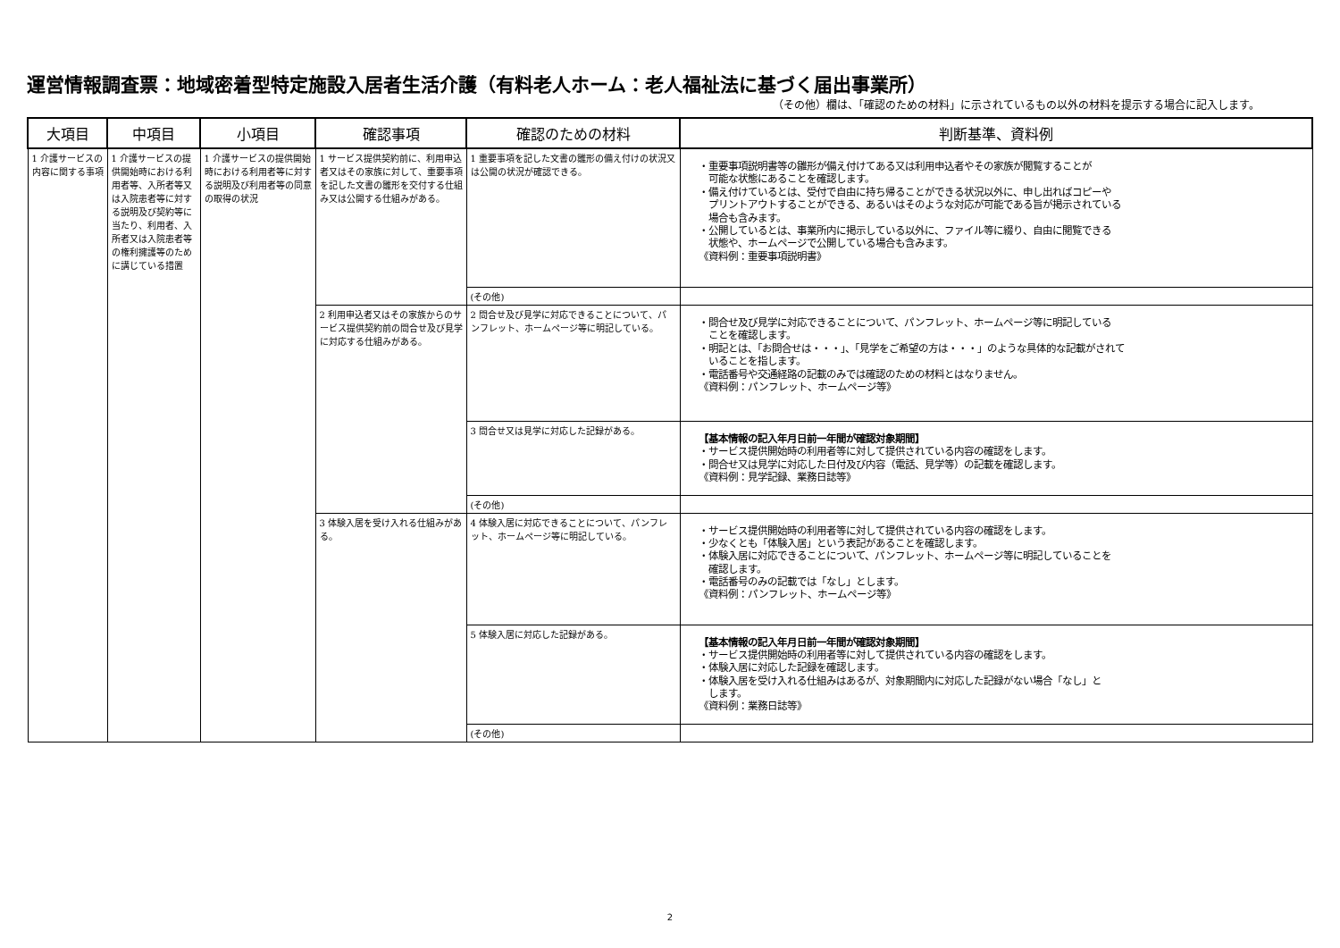運営情報調査票：地域密着型特定施設入居者生活介護（有料老人ホーム：老人福祉法に基づく届出事業所）
（その他）欄は、「確認のための材料」に示されているもの以外の材料を提示する場合に記入します。
| 大項目 | 中項目 | 小項目 | 確認事項 | 確認のための材料 | 判断基準、資料例 |
| --- | --- | --- | --- | --- | --- |
| 1 介護サービスの内容に関する事項 | 1 介護サービスの提供開始時における利用者等、入所者等又は入院患者等に対する説明及び契約等に当たり、利用者、入所者又は入院患者等の権利擁護等のために講じている措置 | 1 介護サービスの提供開始時における利用者等に対する説明及び利用者等の同意の取得の状況 | 1 サービス提供契約前に、利用申込者又はその家族に対して、重要事項を記した文書の雛形を交付する仕組み又は公開する仕組みがある。 | 1 重要事項を記した文書の雛形の備え付けの状況又は公開の状況が確認できる。 | ・重要事項説明書等の雛形が備え付けてある又は利用申込者やその家族が閲覧することが 可能な状態にあることを確認します。 ・備え付けているとは、受付で自由に持ち帰ることができる状況以外に、申し出ればコピーや プリントアウトすることができる、あるいはそのような対応が可能である旨が掲示されている 場合も含みます。 ・公開しているとは、事業所内に掲示している以外に、ファイル等に綴り、自由に閲覧できる 状態や、ホームページで公開している場合も含みます。 《資料例：重要事項説明書》 |
| | | | | (その他) | |
| | | | 2 利用申込者又はその家族からのサービス提供契約前の問合せ及び見学に対応する仕組みがある。 | 2 問合せ及び見学に対応できることについて、パンフレット、ホームページ等に明記している。 | ・問合せ及び見学に対応できることについて、パンフレット、ホームページ等に明記している ことを確認します。 ・明記とは、「お問合せは・・・」、「見学をご希望の方は・・・」のような具体的な記載がされて いることを指します。 ・電話番号や交通経路の記載のみでは確認のための材料とはなりません。 《資料例：パンフレット、ホームページ等》 |
| | | | | 3 問合せ又は見学に対応した記録がある。 | 【基本情報の記入年月日前一年間が確認対象期間】 ・サービス提供開始時の利用者等に対して提供されている内容の確認をします。 ・問合せ又は見学に対応した日付及び内容（電話、見学等）の記載を確認します。 《資料例：見学記録、業務日誌等》 |
| | | | | (その他) | |
| | | | 3 体験入居を受け入れる仕組みがある。 | 4 体験入居に対応できることについて、パンフレット、ホームページ等に明記している。 | ・サービス提供開始時の利用者等に対して提供されている内容の確認をします。 ・少なくとも「体験入居」という表記があることを確認します。 ・体験入居に対応できることについて、パンフレット、ホームページ等に明記していることを 確認します。 ・電話番号のみの記載では「なし」とします。 《資料例：パンフレット、ホームページ等》 |
| | | | | 5 体験入居に対応した記録がある。 | 【基本情報の記入年月日前一年間が確認対象期間】 ・サービス提供開始時の利用者等に対して提供されている内容の確認をします。 ・体験入居に対応した記録を確認します。 ・体験入居を受け入れる仕組みはあるが、対象期間内に対応した記録がない場合「なし」と します。 《資料例：業務日誌等》 |
| | | | | (その他) | |
2